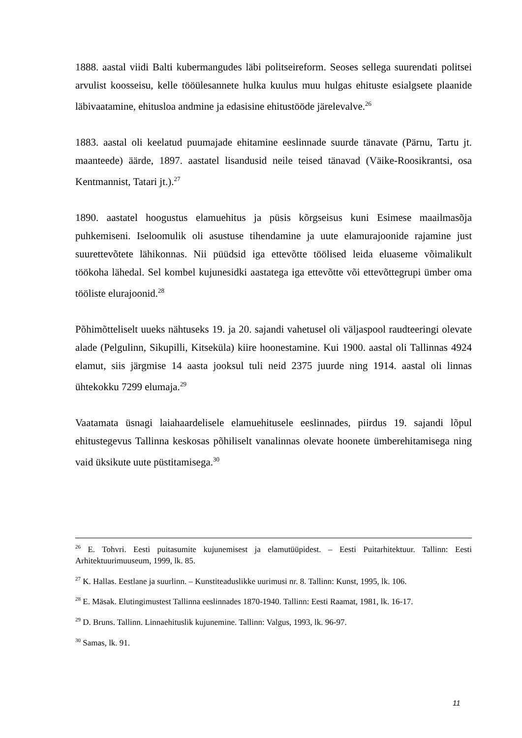1888. aastal viidi Balti kubermangudes läbi politseireform. Seoses sellega suurendati politsei arvulist koosseisu, kelle tööülesannete hulka kuulus muu hulgas ehituste esialgsete plaanide läbivaatamine, ehitusloa andmine ja edasisine ehitustööde järelevalve.<sup>26</sup>
1883. aastal oli keelatud puumajade ehitamine eeslinnade suurde tänavate (Pärnu, Tartu jt. maanteede) äärde, 1897. aastatel lisandusid neile teised tänavad (Väike-Roosikrantsi, osa Kentmannist, Tatari jt.).<sup>27</sup>
1890. aastatel hoogustus elamuehitus ja püsis kõrgseisus kuni Esimese maailmasõja puhkemiseni. Iseloomulik oli asustuse tihendamine ja uute elamurajoonide rajamine just suurettevõtete lähikonnas. Nii püüdsid iga ettevõtte töölised leida eluaseme võimalikult töökoha lähedal. Sel kombel kujunesidki aastatega iga ettevõtte või ettevõttegrupi ümber oma tööliste elurajoonid.<sup>28</sup>
Põhimõtteliselt uueks nähtuseks 19. ja 20. sajandi vahetusel oli väljaspool raudteeringi olevate alade (Pelgulinn, Sikupilli, Kitseküla) kiire hoonestamine. Kui 1900. aastal oli Tallinnas 4924 elamut, siis järgmise 14 aasta jooksul tuli neid 2375 juurde ning 1914. aastal oli linnas ühtekokku 7299 elumaja.<sup>29</sup>
Vaatamata üsnagi laiahaardelisele elamuehitusele eeslinnades, piirdus 19. sajandi lõpul ehitustegevus Tallinna keskosas põhiliselt vanalinnas olevate hoonete ümberehitamisega ning vaid üksikute uute püstitamisega.<sup>30</sup>
<sup>26</sup> E. Tohvri. Eesti puitasumite kujunemisest ja elamutüüpidest. – Eesti Puitarhitektuur. Tallinn: Eesti Arhitektuurimuuseum, 1999, lk. 85.
<sup>27</sup> K. Hallas. Eestlane ja suurlinn. – Kunstiteaduslikke uurimusi nr. 8. Tallinn: Kunst, 1995, lk. 106.
<sup>28</sup> E. Mäsak. Elutingimustest Tallinna eeslinnades 1870-1940. Tallinn: Eesti Raamat, 1981, lk. 16-17.
<sup>29</sup> D. Bruns. Tallinn. Linnaehituslik kujunemine. Tallinn: Valgus, 1993, lk. 96-97.
<sup>30</sup> Samas, lk. 91.
11